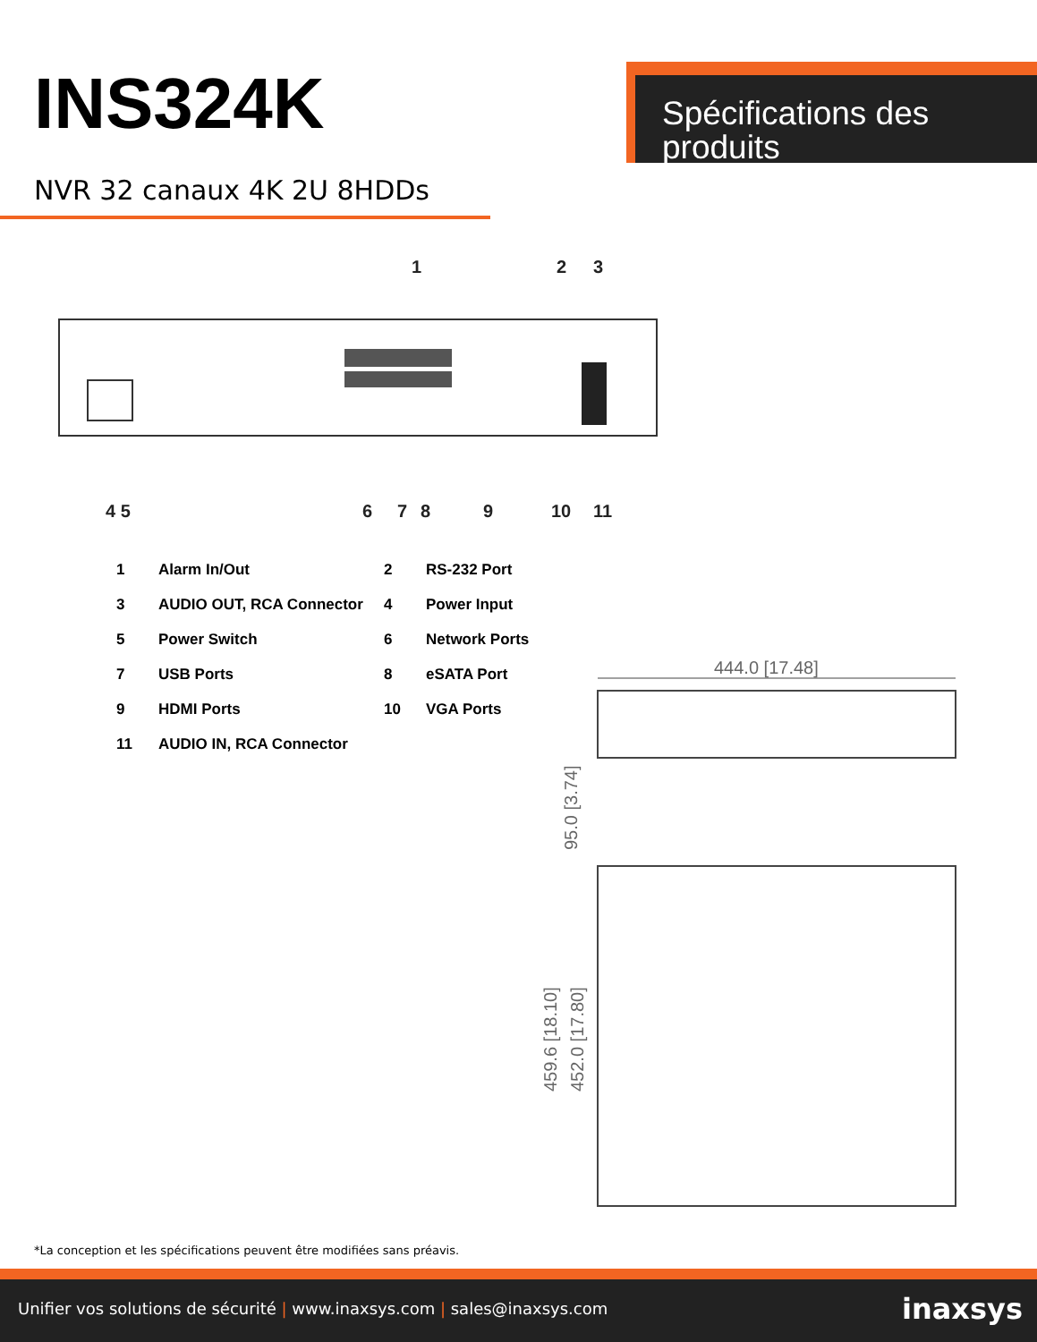INS324K
NVR 32 canaux 4K 2U 8HDDs
Spécifications des produits
1
2
3
4 5
6
7
8
9
10
11
| 1 | Alarm In/Out | 2 | RS-232 Port |
| 3 | AUDIO OUT, RCA Connector | 4 | Power Input |
| 5 | Power Switch | 6 | Network Ports |
| 7 | USB Ports | 8 | eSATA Port |
| 9 | HDMI Ports | 10 | VGA Ports |
| 11 | AUDIO IN, RCA Connector | | |
444.0 [17.48]
95.0 [3.74]
459.6 [18.10]
452.0 [17.80]
*La conception et les spécifications peuvent être modifiées sans préavis.
Unifier vos solutions de sécurité | www.inaxsys.com | sales@inaxsys.com
inaxsys